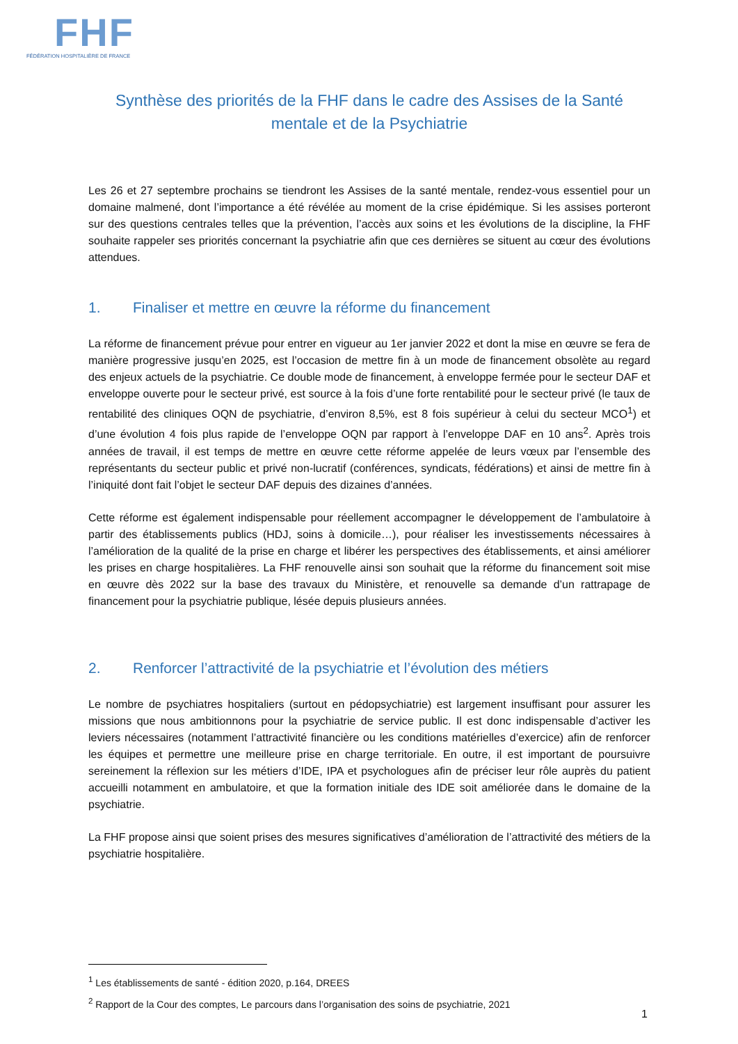FHF
FÉDÉRATION HOSPITALIÈRE DE FRANCE
Synthèse des priorités de la FHF dans le cadre des Assises de la Santé mentale et de la Psychiatrie
Les 26 et 27 septembre prochains se tiendront les Assises de la santé mentale, rendez-vous essentiel pour un domaine malmené, dont l’importance a été révélée au moment de la crise épidémique. Si les assises porteront sur des questions centrales telles que la prévention, l’accès aux soins et les évolutions de la discipline, la FHF souhaite rappeler ses priorités concernant la psychiatrie afin que ces dernières se situent au cœur des évolutions attendues.
1. Finaliser et mettre en œuvre la réforme du financement
La réforme de financement prévue pour entrer en vigueur au 1er janvier 2022 et dont la mise en œuvre se fera de manière progressive jusqu’en 2025, est l’occasion de mettre fin à un mode de financement obsolète au regard des enjeux actuels de la psychiatrie. Ce double mode de financement, à enveloppe fermée pour le secteur DAF et enveloppe ouverte pour le secteur privé, est source à la fois d’une forte rentabilité pour le secteur privé (le taux de rentabilité des cliniques OQN de psychiatrie, d’environ 8,5%, est 8 fois supérieur à celui du secteur MCO<sup>1</sup>) et d’une évolution 4 fois plus rapide de l’enveloppe OQN par rapport à l’enveloppe DAF en 10 ans<sup>2</sup>. Après trois années de travail, il est temps de mettre en œuvre cette réforme appelée de leurs vœux par l’ensemble des représentants du secteur public et privé non-lucratif (conférences, syndicats, fédérations) et ainsi de mettre fin à l’iniquité dont fait l’objet le secteur DAF depuis des dizaines d’années.
Cette réforme est également indispensable pour réellement accompagner le développement de l’ambulatoire à partir des établissements publics (HDJ, soins à domicile…), pour réaliser les investissements nécessaires à l’amélioration de la qualité de la prise en charge et libérer les perspectives des établissements, et ainsi améliorer les prises en charge hospitalières. La FHF renouvelle ainsi son souhait que la réforme du financement soit mise en œuvre dès 2022 sur la base des travaux du Ministère, et renouvelle sa demande d’un rattrapage de financement pour la psychiatrie publique, lésée depuis plusieurs années.
2. Renforcer l’attractivité de la psychiatrie et l’évolution des métiers
Le nombre de psychiatres hospitaliers (surtout en pédopsychiatrie) est largement insuffisant pour assurer les missions que nous ambitionnons pour la psychiatrie de service public. Il est donc indispensable d’activer les leviers nécessaires (notamment l’attractivité financière ou les conditions matérielles d’exercice) afin de renforcer les équipes et permettre une meilleure prise en charge territoriale. En outre, il est important de poursuivre sereinement la réflexion sur les métiers d’IDE, IPA et psychologues afin de préciser leur rôle auprès du patient accueilli notamment en ambulatoire, et que la formation initiale des IDE soit améliorée dans le domaine de la psychiatrie.
La FHF propose ainsi que soient prises des mesures significatives d’amélioration de l’attractivité des métiers de la psychiatrie hospitalière.
<sup>1</sup> Les établissements de santé - édition 2020, p.164, DREES
<sup>2</sup> Rapport de la Cour des comptes, Le parcours dans l’organisation des soins de psychiatrie, 2021
1